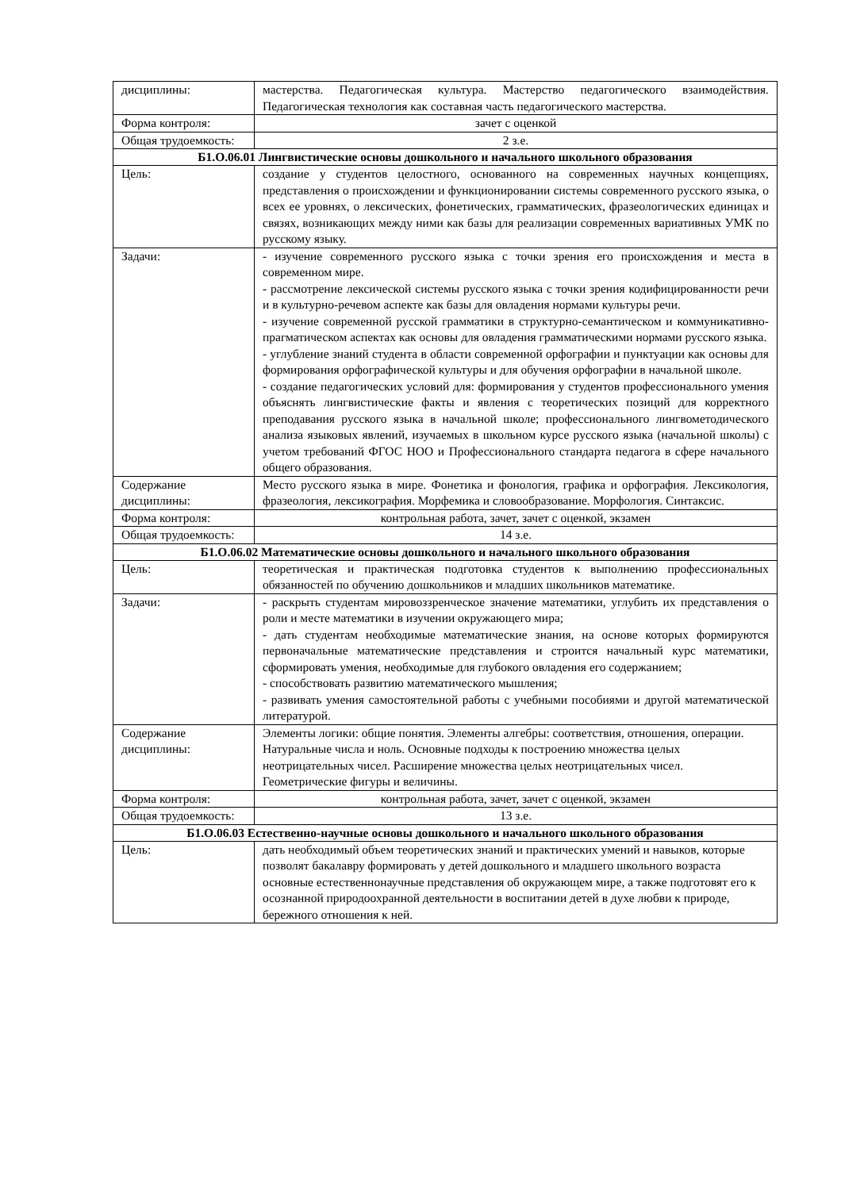| дисциплины: | мастерства. Педагогическая культура. Мастерство педагогического взаимодействия. Педагогическая технология как составная часть педагогического мастерства. |
| Форма контроля: | зачет с оценкой |
| Общая трудоемкость: | 2 з.е. |
| Б1.О.06.01 Лингвистические основы дошкольного и начального школьного образования | |
| Цель: | создание у студентов целостного, основанного на современных научных концепциях, представления о происхождении и функционировании системы современного русского языка, о всех ее уровнях, о лексических, фонетических, грамматических, фразеологических единицах и связях, возникающих между ними как базы для реализации современных вариативных УМК по русскому языку. |
| Задачи: | - изучение современного русского языка с точки зрения его происхождения и места в современном мире. - рассмотрение лексической системы русского языка с точки зрения кодифицированности речи и в культурно-речевом аспекте как базы для овладения нормами культуры речи. - изучение современной русской грамматики в структурно-семантическом и коммуникативно-прагматическом аспектах как основы для овладения грамматическими нормами русского языка. - углубление знаний студента в области современной орфографии и пунктуации как основы для формирования орфографической культуры и для обучения орфографии в начальной школе. - создание педагогических условий для: формирования у студентов профессионального умения объяснять лингвистические факты и явления с теоретических позиций для корректного преподавания русского языка в начальной школе; профессионального лингвометодического анализа языковых явлений, изучаемых в школьном курсе русского языка (начальной школы) с учетом требований ФГОС НОО и Профессионального стандарта педагога в сфере начального общего образования. |
| Содержание дисциплины: | Место русского языка в мире. Фонетика и фонология, графика и орфография. Лексикология, фразеология, лексикография. Морфемика и словообразование. Морфология. Синтаксис. |
| Форма контроля: | контрольная работа, зачет, зачет с оценкой, экзамен |
| Общая трудоемкость: | 14 з.е. |
| Б1.О.06.02 Математические основы дошкольного и начального школьного образования | |
| Цель: | теоретическая и практическая подготовка студентов к выполнению профессиональных обязанностей по обучению дошкольников и младших школьников математике. |
| Задачи: | - раскрыть студентам мировоззренческое значение математики, углубить их представления о роли и месте математики в изучении окружающего мира; - дать студентам необходимые математические знания, на основе которых формируются первоначальные математические представления и строится начальный курс математики, сформировать умения, необходимые для глубокого овладения его содержанием; - способствовать развитию математического мышления; - развивать умения самостоятельной работы с учебными пособиями и другой математической литературой. |
| Содержание дисциплины: | Элементы логики: общие понятия. Элементы алгебры: соответствия, отношения, операции. Натуральные числа и ноль. Основные подходы к построению множества целых неотрицательных чисел. Расширение множества целых неотрицательных чисел. Геометрические фигуры и величины. |
| Форма контроля: | контрольная работа, зачет, зачет с оценкой, экзамен |
| Общая трудоемкость: | 13 з.е. |
| Б1.О.06.03 Естественно-научные основы дошкольного и начального школьного образования | |
| Цель: | дать необходимый объем теоретических знаний и практических умений и навыков, которые позволят бакалавру формировать у детей дошкольного и младшего школьного возраста основные естественнонаучные представления об окружающем мире, а также подготовят его к осознанной природоохранной деятельности в воспитании детей в духе любви к природе, бережного отношения к ней. |